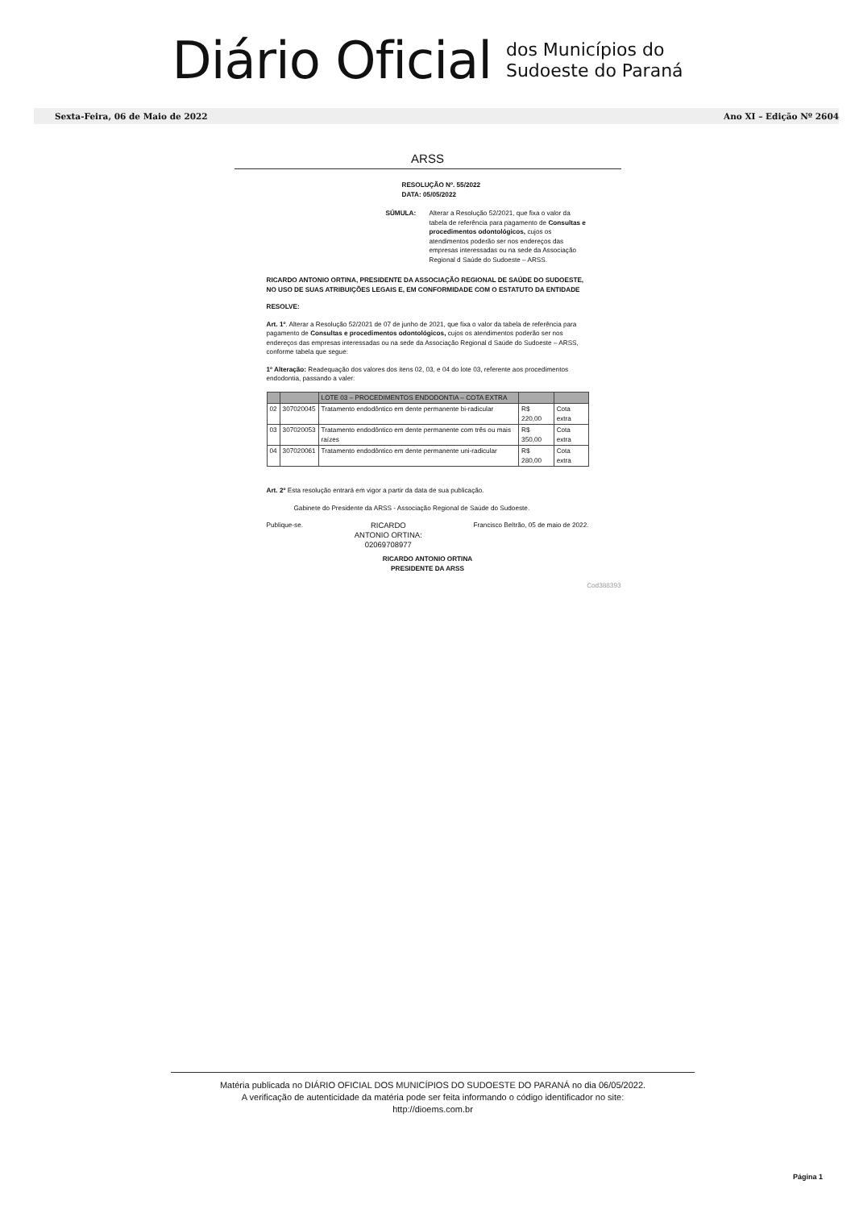Diário Oficial
dos Municípios do
Sudoeste do Paraná
Sexta-Feira, 06 de Maio de 2022 Ano XI – Edição Nº 2604
ARSS
RESOLUÇÃO Nº. 55/2022
DATA: 05/05/2022
SÚMULA: Alterar a Resolução 52/2021, que fixa o valor da tabela de referência para pagamento de Consultas e procedimentos odontológicos, cujos os atendimentos poderão ser nos endereços das empresas interessadas ou na sede da Associação Regional d Saúde do Sudoeste – ARSS.
RICARDO ANTONIO ORTINA, PRESIDENTE DA ASSOCIAÇÃO REGIONAL DE SAÚDE DO SUDOESTE, NO USO DE SUAS ATRIBUIÇÕES LEGAIS E, EM CONFORMIDADE COM O ESTATUTO DA ENTIDADE
RESOLVE:
Art. 1º. Alterar a Resolução 52/2021 de 07 de junho de 2021, que fixa o valor da tabela de referência para pagamento de Consultas e procedimentos odontológicos, cujos os atendimentos poderão ser nos endereços das empresas interessadas ou na sede da Associação Regional d Saúde do Sudoeste – ARSS, conforme tabela que segue:
1º Alteração: Readequação dos valores dos itens 02, 03, e 04 do lote 03, referente aos procedimentos endodontia, passando a valer:
| | | LOTE 03 – PROCEDIMENTOS ENDODONTIA – COTA EXTRA | | |
| 02 | 307020045 | Tratamento endodôntico em dente permanente bi-radicular | R$ 220,00 | Cota extra |
| 03 | 307020053 | Tratamento endodôntico em dente permanente com três ou mais raízes | R$ 350,00 | Cota extra |
| 04 | 307020061 | Tratamento endodôntico em dente permanente uni-radicular | R$ 280,00 | Cota extra |
Art. 2º Esta resolução entrará em vigor a partir da data de sua publicação.
Gabinete do Presidente da ARSS - Associação Regional de Saúde do Sudoeste.
Publique-se. RICARDO
ANTONIO ORTINA:
02069708977 Francisco Beltrão, 05 de maio de 2022.
RICARDO ANTONIO ORTINA
PRESIDENTE DA ARSS
Cod388393
Matéria publicada no DIÁRIO OFICIAL DOS MUNICÍPIOS DO SUDOESTE DO PARANÁ no dia 06/05/2022.
A verificação de autenticidade da matéria pode ser feita informando o código identificador no site:
http://dioems.com.br
Página 1